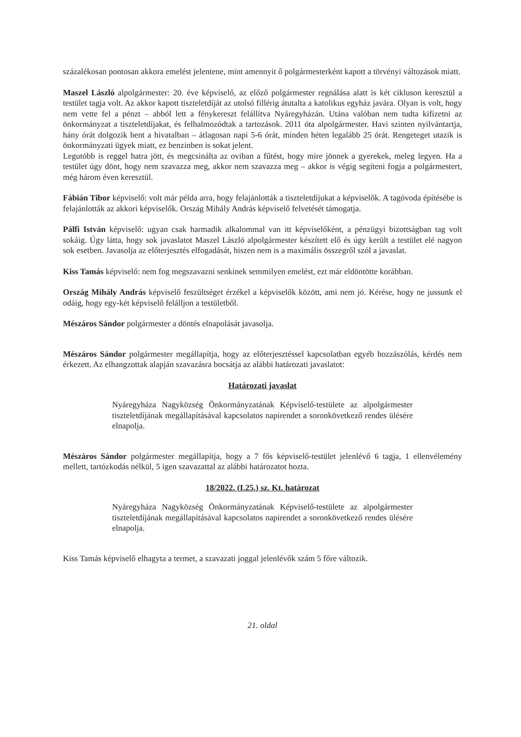százalékosan pontosan akkora emelést jelentene, mint amennyit ő polgármesterként kapott a törvényi változások miatt.
Maszel László alpolgármester: 20. éve képviselő, az előző polgármester regnálása alatt is két cikluson keresztül a testület tagja volt. Az akkor kapott tiszteletdíját az utolsó fillérig átutalta a katolikus egyház javára. Olyan is volt, hogy nem vette fel a pénzt – abból lett a fénykereszt felállítva Nyáregyházán. Utána valóban nem tudta kifizetni az önkormányzat a tiszteletdíjakat, és felhalmozódtak a tartozások. 2011 óta alpolgármester. Havi szinten nyilvántartja, hány órát dolgozik bent a hivatalban – átlagosan napi 5-6 órát, minden héten legalább 25 órát. Rengeteget utazik is önkormányzati ügyek miatt, ez benzinben is sokat jelent.
Legutóbb is reggel hatra jött, és megcsinálta az oviban a fűtést, hogy mire jönnek a gyerekek, meleg legyen. Ha a testület úgy dönt, hogy nem szavazza meg, akkor nem szavazza meg – akkor is végig segíteni fogja a polgármestert, még három éven keresztül.
Fábián Tibor képviselő: volt már példa arra, hogy felajánlották a tiszteletdíjukat a képviselők. A tagóvoda építésébe is felajánlották az akkori képviselők. Ország Mihály András képviselő felvetését támogatja.
Pálfi István képviselő: ugyan csak harmadik alkalommal van itt képviselőként, a pénzügyi bizottságban tag volt sokáig. Úgy látta, hogy sok javaslatot Maszel László alpolgármester készített elő és úgy került a testület elé nagyon sok esetben. Javasolja az előterjesztés elfogadását, hiszen nem is a maximális összegről szól a javaslat.
Kiss Tamás képviselő: nem fog megszavazni senkinek semmilyen emelést, ezt már eldöntötte korábban.
Ország Mihály András képviselő feszültséget érzékel a képviselők között, ami nem jó. Kérése, hogy ne jussunk el odáig, hogy egy-két képviselő felálljon a testületből.
Mészáros Sándor polgármester a döntés elnapolását javasolja.
Mészáros Sándor polgármester megállapítja, hogy az előterjesztéssel kapcsolatban egyéb hozzászólás, kérdés nem érkezett. Az elhangzottak alapján szavazásra bocsátja az alábbi határozati javaslatot:
Határozati javaslat
Nyáregyháza Nagyközség Önkormányzatának Képviselő-testülete az alpolgármester tiszteletdíjának megállapításával kapcsolatos napirendet a soronkövetkező rendes ülésére elnapolja.
Mészáros Sándor polgármester megállapítja, hogy a 7 fős képviselő-testület jelenlévő 6 tagja, 1 ellenvélemény mellett, tartózkodás nélkül, 5 igen szavazattal az alábbi határozatot hozta.
18/2022. (I.25.) sz. Kt. határozat
Nyáregyháza Nagyközség Önkormányzatának Képviselő-testülete az alpolgármester tiszteletdíjának megállapításával kapcsolatos napirendet a soronkövetkező rendes ülésére elnapolja.
Kiss Tamás képviselő elhagyta a termet, a szavazati joggal jelenlévők szám 5 főre változik.
21. oldal